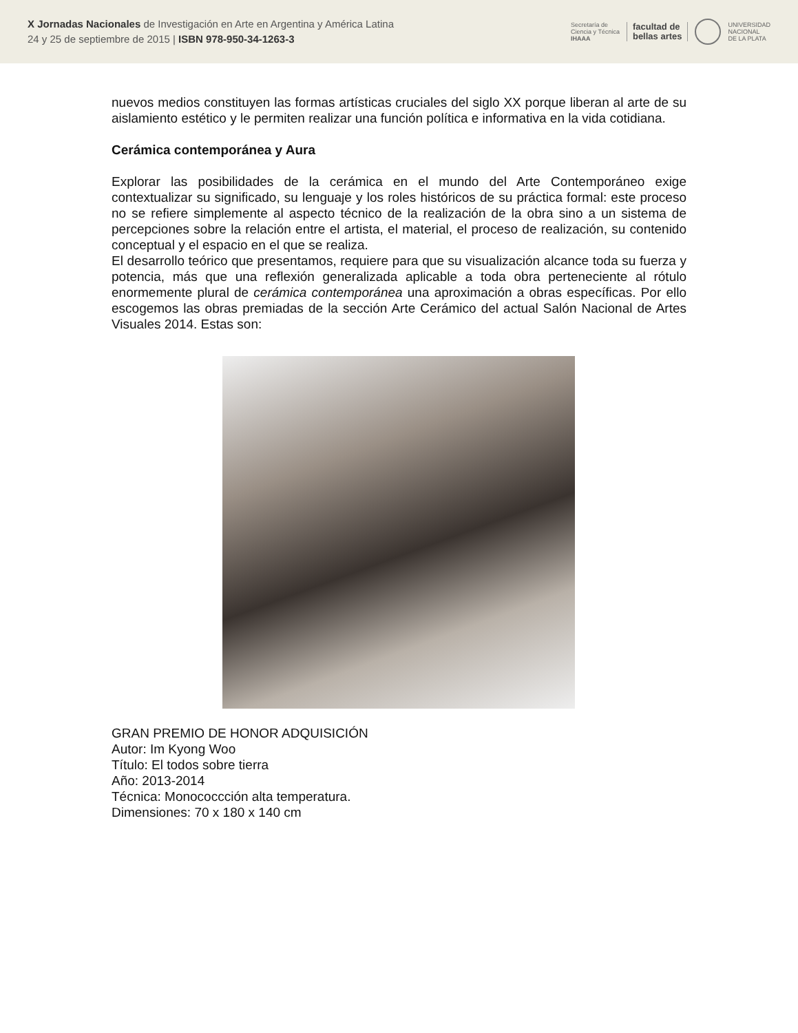X Jornadas Nacionales de Investigación en Arte en Argentina y América Latina
24 y 25 de septiembre de 2015 | ISBN 978-950-34-1263-3
Secretaría de
Ciencia y Técnica
IHAAA
facultad de
bellas artes
UNIVERSIDAD
NACIONAL
DE LA PLATA
nuevos medios constituyen las formas artísticas cruciales del siglo XX porque liberan al arte de su aislamiento estético y le permiten realizar una función política e informativa en la vida cotidiana.
Cerámica contemporánea y Aura
Explorar las posibilidades de la cerámica en el mundo del Arte Contemporáneo exige contextualizar su significado, su lenguaje y los roles históricos de su práctica formal: este proceso no se refiere simplemente al aspecto técnico de la realización de la obra sino a un sistema de percepciones sobre la relación entre el artista, el material, el proceso de realización, su contenido conceptual y el espacio en el que se realiza.
El desarrollo teórico que presentamos, requiere para que su visualización alcance toda su fuerza y potencia, más que una reflexión generalizada aplicable a toda obra perteneciente al rótulo enormemente plural de cerámica contemporánea una aproximación a obras específicas. Por ello escogemos las obras premiadas de la sección Arte Cerámico del actual Salón Nacional de Artes Visuales 2014. Estas son:
GRAN PREMIO DE HONOR ADQUISICIÓN
Autor: Im Kyong Woo
Título: El todos sobre tierra
Año: 2013-2014
Técnica: Monococcción alta temperatura.
Dimensiones: 70 x 180 x 140 cm